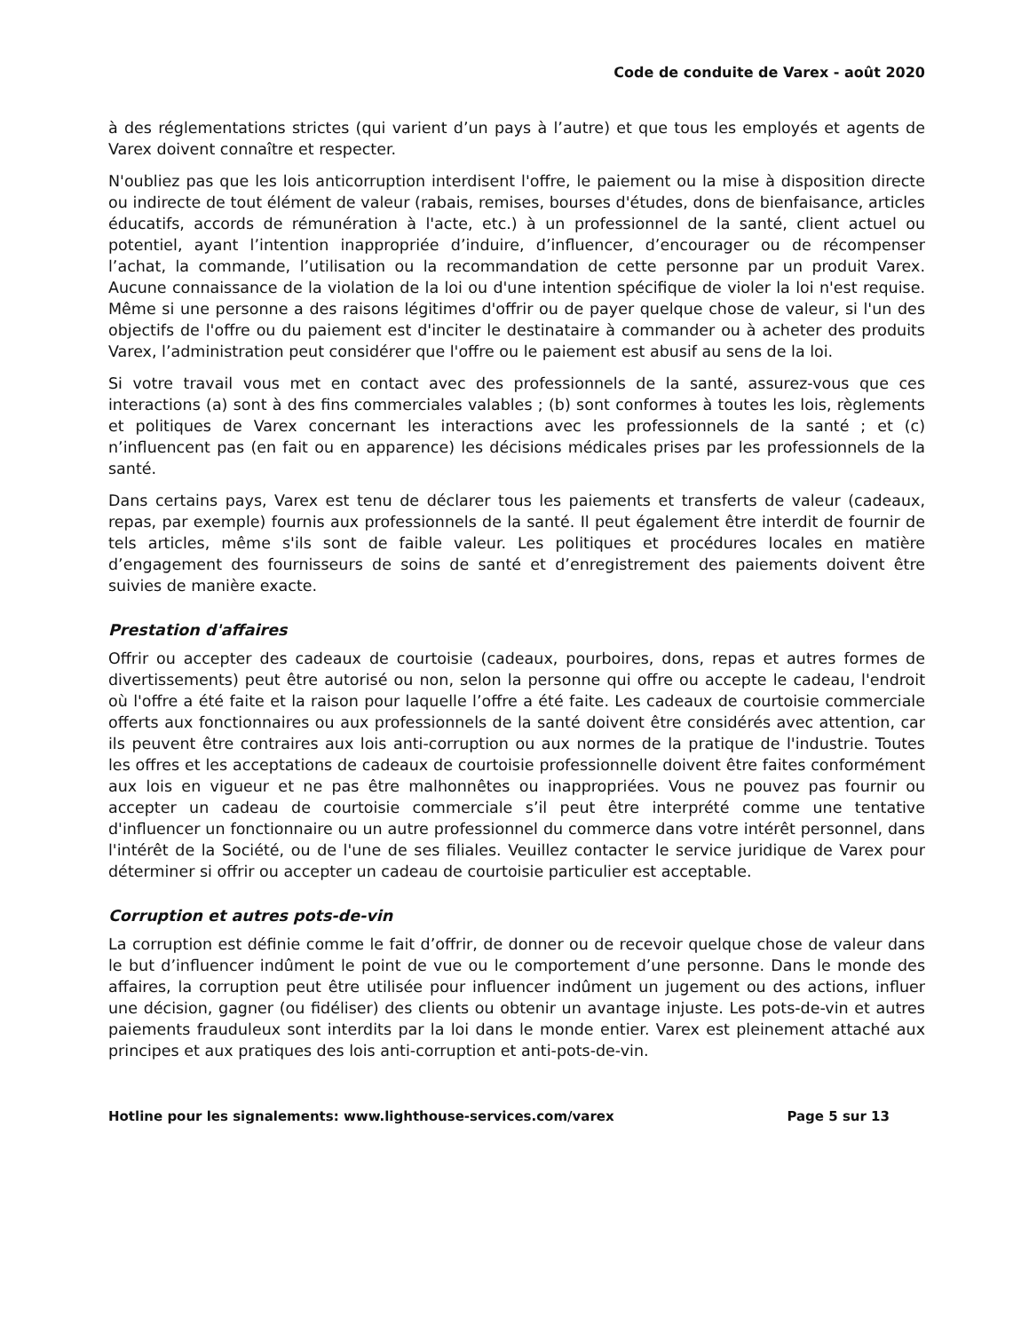Code de conduite de Varex - août 2020
à des réglementations strictes (qui varient d’un pays à l’autre) et que tous les employés et agents de Varex doivent connaître et respecter.
N'oubliez pas que les lois anticorruption interdisent l'offre, le paiement ou la mise à disposition directe ou indirecte de tout élément de valeur (rabais, remises, bourses d'études, dons de bienfaisance, articles éducatifs, accords de rémunération à l'acte, etc.) à un professionnel de la santé, client actuel ou potentiel, ayant l’intention inappropriée d’induire, d’influencer, d’encourager ou de récompenser l’achat, la commande, l’utilisation ou la recommandation de cette personne par un produit Varex. Aucune connaissance de la violation de la loi ou d'une intention spécifique de violer la loi n'est requise. Même si une personne a des raisons légitimes d'offrir ou de payer quelque chose de valeur, si l'un des objectifs de l'offre ou du paiement est d'inciter le destinataire à commander ou à acheter des produits Varex, l’administration peut considérer que l'offre ou le paiement est abusif au sens de la loi.
Si votre travail vous met en contact avec des professionnels de la santé, assurez-vous que ces interactions (a) sont à des fins commerciales valables ; (b) sont conformes à toutes les lois, règlements et politiques de Varex concernant les interactions avec les professionnels de la santé ; et (c) n’influencent pas (en fait ou en apparence) les décisions médicales prises par les professionnels de la santé.
Dans certains pays, Varex est tenu de déclarer tous les paiements et transferts de valeur (cadeaux, repas, par exemple) fournis aux professionnels de la santé. Il peut également être interdit de fournir de tels articles, même s'ils sont de faible valeur. Les politiques et procédures locales en matière d’engagement des fournisseurs de soins de santé et d’enregistrement des paiements doivent être suivies de manière exacte.
Prestation d'affaires
Offrir ou accepter des cadeaux de courtoisie (cadeaux, pourboires, dons, repas et autres formes de divertissements) peut être autorisé ou non, selon la personne qui offre ou accepte le cadeau, l'endroit où l'offre a été faite et la raison pour laquelle l’offre a été faite. Les cadeaux de courtoisie commerciale offerts aux fonctionnaires ou aux professionnels de la santé doivent être considérés avec attention, car ils peuvent être contraires aux lois anti-corruption ou aux normes de la pratique de l'industrie. Toutes les offres et les acceptations de cadeaux de courtoisie professionnelle doivent être faites conformément aux lois en vigueur et ne pas être malhonnêtes ou inappropriées. Vous ne pouvez pas fournir ou accepter un cadeau de courtoisie commerciale s’il peut être interprété comme une tentative d'influencer un fonctionnaire ou un autre professionnel du commerce dans votre intérêt personnel, dans l'intérêt de la Société, ou de l'une de ses filiales. Veuillez contacter le service juridique de Varex pour déterminer si offrir ou accepter un cadeau de courtoisie particulier est acceptable.
Corruption et autres pots-de-vin
La corruption est définie comme le fait d’offrir, de donner ou de recevoir quelque chose de valeur dans le but d’influencer indûment le point de vue ou le comportement d’une personne. Dans le monde des affaires, la corruption peut être utilisée pour influencer indûment un jugement ou des actions, influer une décision, gagner (ou fidéliser) des clients ou obtenir un avantage injuste. Les pots-de-vin et autres paiements frauduleux sont interdits par la loi dans le monde entier. Varex est pleinement attaché aux principes et aux pratiques des lois anti-corruption et anti-pots-de-vin.
Hotline pour les signalements: www.lighthouse-services.com/varex Page 5 sur 13